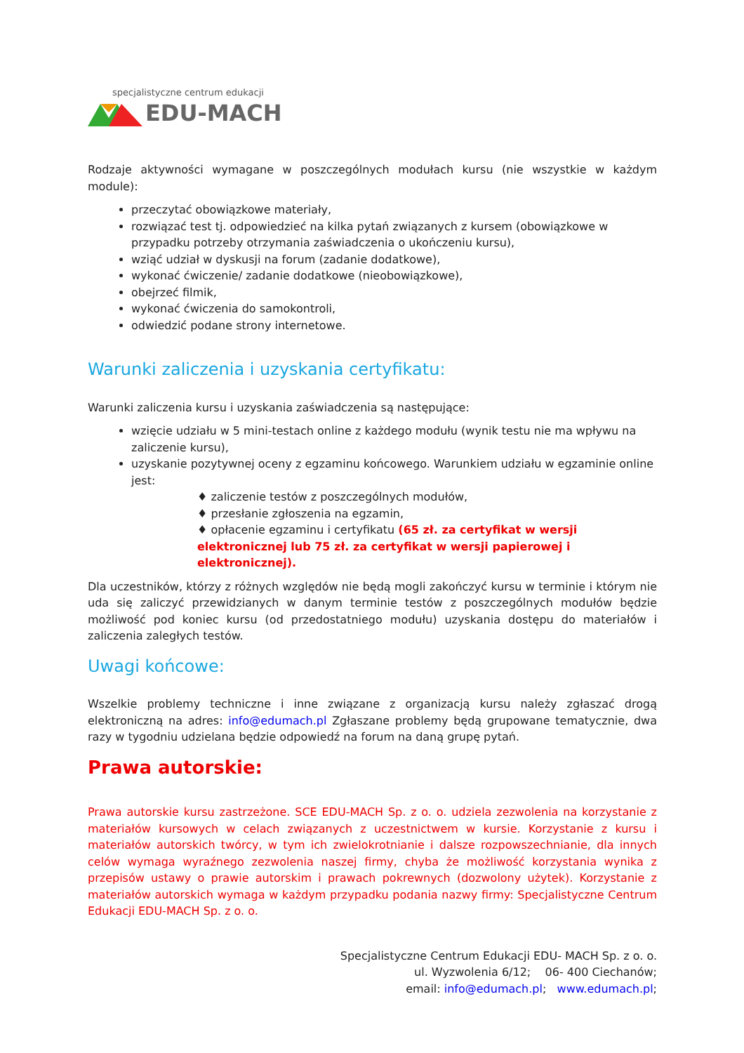specjalistyczne centrum edukacji
EDU-MACH
Rodzaje aktywności wymagane w poszczególnych modułach kursu (nie wszystkie w każdym module):
przeczytać obowiązkowe materiały,
rozwiązać test tj. odpowiedzieć na kilka pytań związanych z kursem (obowiązkowe w przypadku potrzeby otrzymania zaświadczenia o ukończeniu kursu),
wziąć udział w dyskusji na forum (zadanie dodatkowe),
wykonać ćwiczenie/ zadanie dodatkowe (nieobowiązkowe),
obejrzeć filmik,
wykonać ćwiczenia do samokontroli,
odwiedzić podane strony internetowe.
Warunki zaliczenia i uzyskania certyfikatu:
Warunki zaliczenia kursu i uzyskania zaświadczenia są następujące:
wzięcie udziału w 5 mini-testach online z każdego modułu (wynik testu nie ma wpływu na zaliczenie kursu),
uzyskanie pozytywnej oceny z egzaminu końcowego. Warunkiem udziału w egzaminie online jest:
♦ zaliczenie testów z poszczególnych modułów,
♦ przesłanie zgłoszenia na egzamin,
♦ opłacenie egzaminu i certyfikatu (65 zł. za certyfikat w wersji elektronicznej lub 75 zł. za certyfikat w wersji papierowej i elektronicznej).
Dla uczestników, którzy z różnych względów nie będą mogli zakończyć kursu w terminie i którym nie uda się zaliczyć przewidzianych w danym terminie testów z poszczególnych modułów będzie możliwość pod koniec kursu (od przedostatniego modułu) uzyskania dostępu do materiałów i zaliczenia zaległych testów.
Uwagi końcowe:
Wszelkie problemy techniczne i inne związane z organizacją kursu należy zgłaszać drogą elektroniczną na adres: info@edumach.pl Zgłaszane problemy będą grupowane tematycznie, dwa razy w tygodniu udzielana będzie odpowiedź na forum na daną grupę pytań.
Prawa autorskie:
Prawa autorskie kursu zastrzeżone. SCE EDU-MACH Sp. z o. o. udziela zezwolenia na korzystanie z materiałów kursowych w celach związanych z uczestnictwem w kursie. Korzystanie z kursu i materiałów autorskich twórcy, w tym ich zwielokrotnianie i dalsze rozpowszechnianie, dla innych celów wymaga wyraźnego zezwolenia naszej firmy, chyba że możliwość korzystania wynika z przepisów ustawy o prawie autorskim i prawach pokrewnych (dozwolony użytek). Korzystanie z materiałów autorskich wymaga w każdym przypadku podania nazwy firmy: Specjalistyczne Centrum Edukacji EDU-MACH Sp. z o. o.
Specjalistyczne Centrum Edukacji EDU- MACH Sp. z o. o.
ul. Wyzwolenia 6/12; 06- 400 Ciechanów;
email: info@edumach.pl; www.edumach.pl;